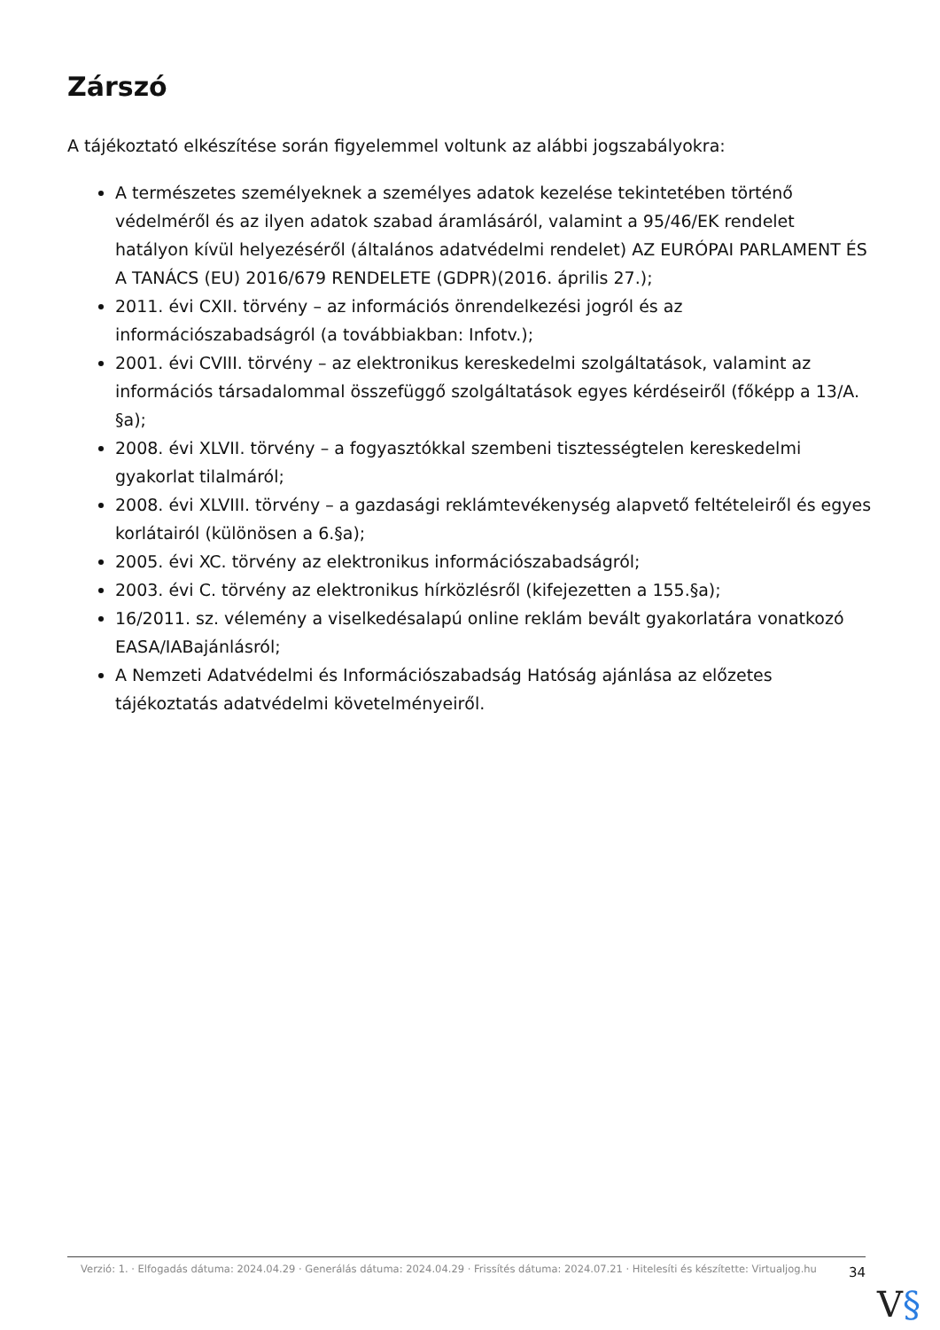Zárszó
A tájékoztató elkészítése során figyelemmel voltunk az alábbi jogszabályokra:
A természetes személyeknek a személyes adatok kezelése tekintetében történő védelméről és az ilyen adatok szabad áramlásáról, valamint a 95/46/EK rendelet hatályon kívül helyezéséről (általános adatvédelmi rendelet) AZ EURÓPAI PARLAMENT ÉS A TANÁCS (EU) 2016/679 RENDELETE (GDPR)(2016. április 27.);
2011. évi CXII. törvény – az információs önrendelkezési jogról és az információszabadságról (a továbbiakban: Infotv.);
2001. évi CVIII. törvény – az elektronikus kereskedelmi szolgáltatások, valamint az információs társadalommal összefüggő szolgáltatások egyes kérdéseiről (főképp a 13/A. §a);
2008. évi XLVII. törvény – a fogyasztókkal szembeni tisztességtelen kereskedelmi gyakorlat tilalmáról;
2008. évi XLVIII. törvény – a gazdasági reklámtevékenység alapvető feltételeiről és egyes korlátairól (különösen a 6.§a);
2005. évi XC. törvény az elektronikus információszabadságról;
2003. évi C. törvény az elektronikus hírközlésről (kifejezetten a 155.§a);
16/2011. sz. vélemény a viselkedésalapú online reklám bevált gyakorlatára vonatkozó EASA/IABajánlásról;
A Nemzeti Adatvédelmi és Információszabadság Hatóság ajánlása az előzetes tájékoztatás adatvédelmi követelményeiről.
Verzió: 1. · Elfogadás dátuma: 2024.04.29 · Generálás dátuma: 2024.04.29 · Frissítés dátuma: 2024.07.21 · Hitelesíti és készítette: Virtualjog.hu
34
V§